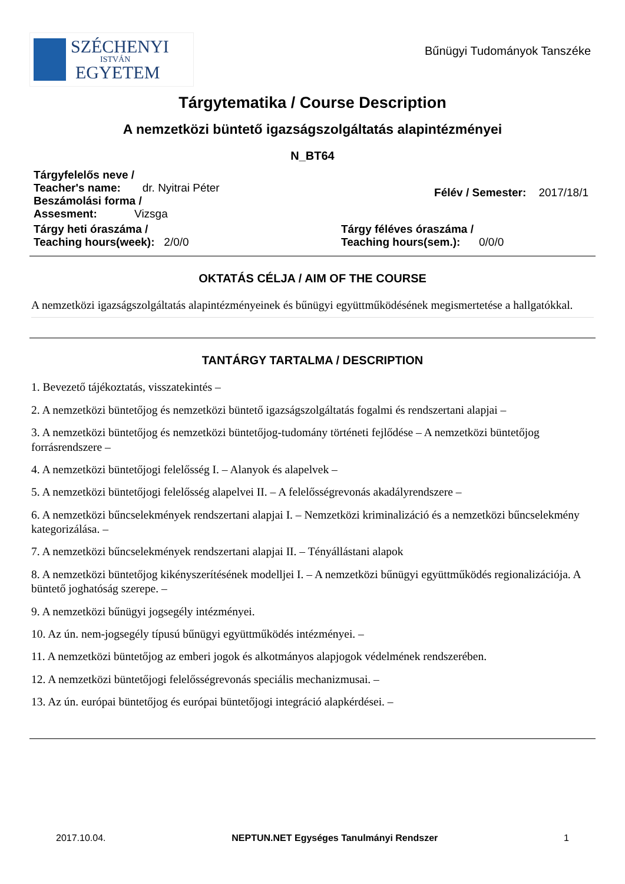SZÉCHENYI
ISTVÁN
EGYETEM
Bűnügyi Tudományok Tanszéke
Tárgytematika / Course Description
A nemzetközi büntető igazságszolgáltatás alapintézményei
N_BT64
Tárgyfelelős neve /
Teacher's name: dr. Nyitrai Péter
Beszámolási forma /
Assesment: Vizsga
Félév / Semester: 2017/18/1
Tárgy heti óraszáma /
Teaching hours(week): 2/0/0
Tárgy féléves óraszáma /
Teaching hours(sem.): 0/0/0
OKTATÁS CÉLJA / AIM OF THE COURSE
A nemzetközi igazságszolgáltatás alapintézményeinek és bűnügyi együttműködésének megismertetése a hallgatókkal.
TANTÁRGY TARTALMA / DESCRIPTION
1. Bevezető tájékoztatás, visszatekintés –
2. A nemzetközi büntetőjog és nemzetközi büntető igazságszolgáltatás fogalmi és rendszertani alapjai –
3. A nemzetközi büntetőjog és nemzetközi büntetőjog-tudomány történeti fejlődése – A nemzetközi büntetőjog forrásrendszere –
4. A nemzetközi büntetőjogi felelősség I. – Alanyok és alapelvek –
5. A nemzetközi büntetőjogi felelősség alapelvei II. – A felelősségrevonás akadályrendszere –
6. A nemzetközi bűncselekmények rendszertani alapjai I. – Nemzetközi kriminalizáció és a nemzetközi bűncselekmény kategorizálása. –
7. A nemzetközi bűncselekmények rendszertani alapjai II. – Tényállástani alapok
8. A nemzetközi büntetőjog kikényszerítésének modelljei I. – A nemzetközi bűnügyi együttműködés regionalizációja. A büntető joghatóság szerepe. –
9. A nemzetközi bűnügyi jogsegély intézményei.
10. Az ún. nem-jogsegély típusú bűnügyi együttműködés intézményei. –
11. A nemzetközi büntetőjog az emberi jogok és alkotmányos alapjogok védelmének rendszerében.
12. A nemzetközi büntetőjogi felelősségrevonás speciális mechanizmusai. –
13. Az ún. európai büntetőjog és európai büntetőjogi integráció alapkérdései. –
2017.10.04. NEPTUN.NET Egységes Tanulmányi Rendszer 1